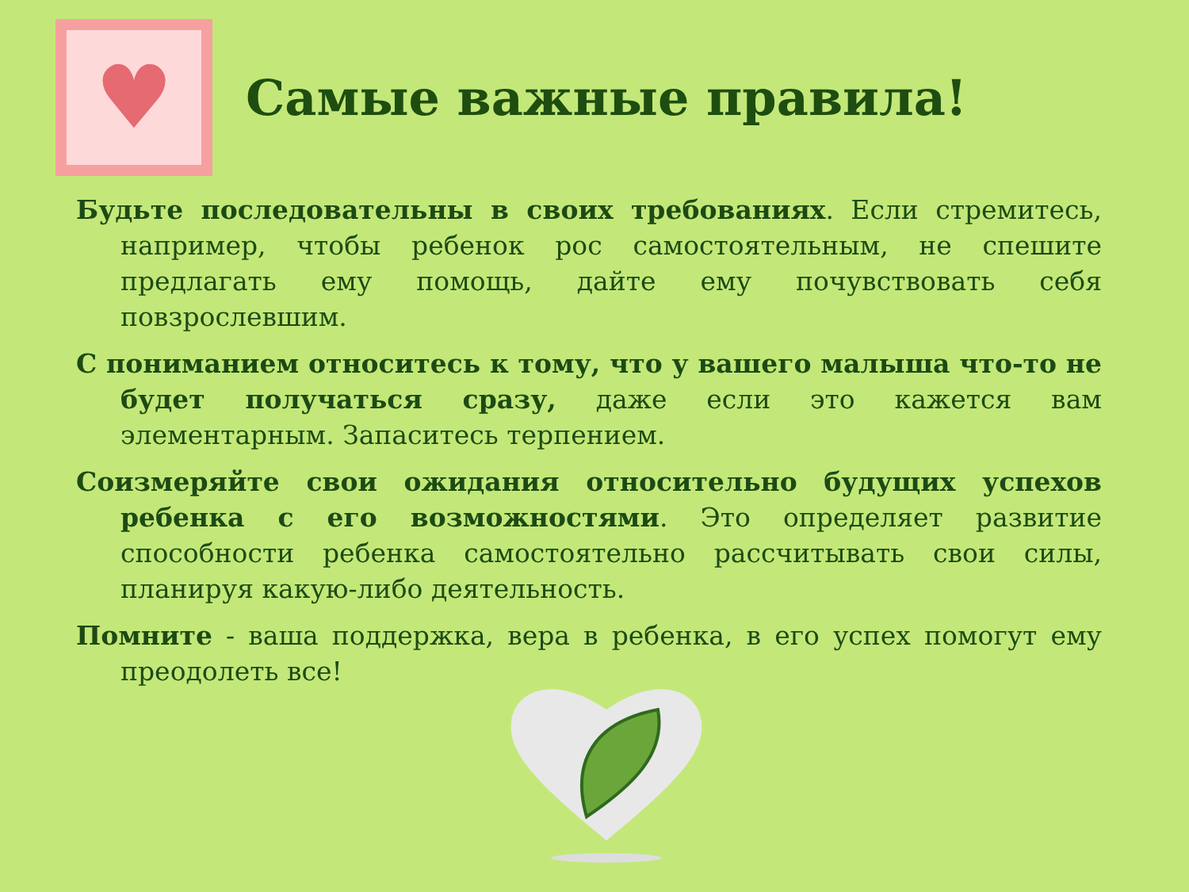♥
Самые важные правила!
Будьте последовательны в своих требованиях. Если стремитесь, например, чтобы ребенок рос самостоятельным, не спешите предлагать ему помощь, дайте ему почувствовать себя повзрослевшим.
С пониманием относитесь к тому, что у вашего малыша что-то не будет получаться сразу, даже если это кажется вам элементарным. Запаситесь терпением.
Соизмеряйте свои ожидания относительно будущих успехов ребенка с его возможностями. Это определяет развитие способности ребенка самостоятельно рассчитывать свои силы, планируя какую-либо деятельность.
Помните - ваша поддержка, вера в ребенка, в его успех помогут ему преодолеть все!